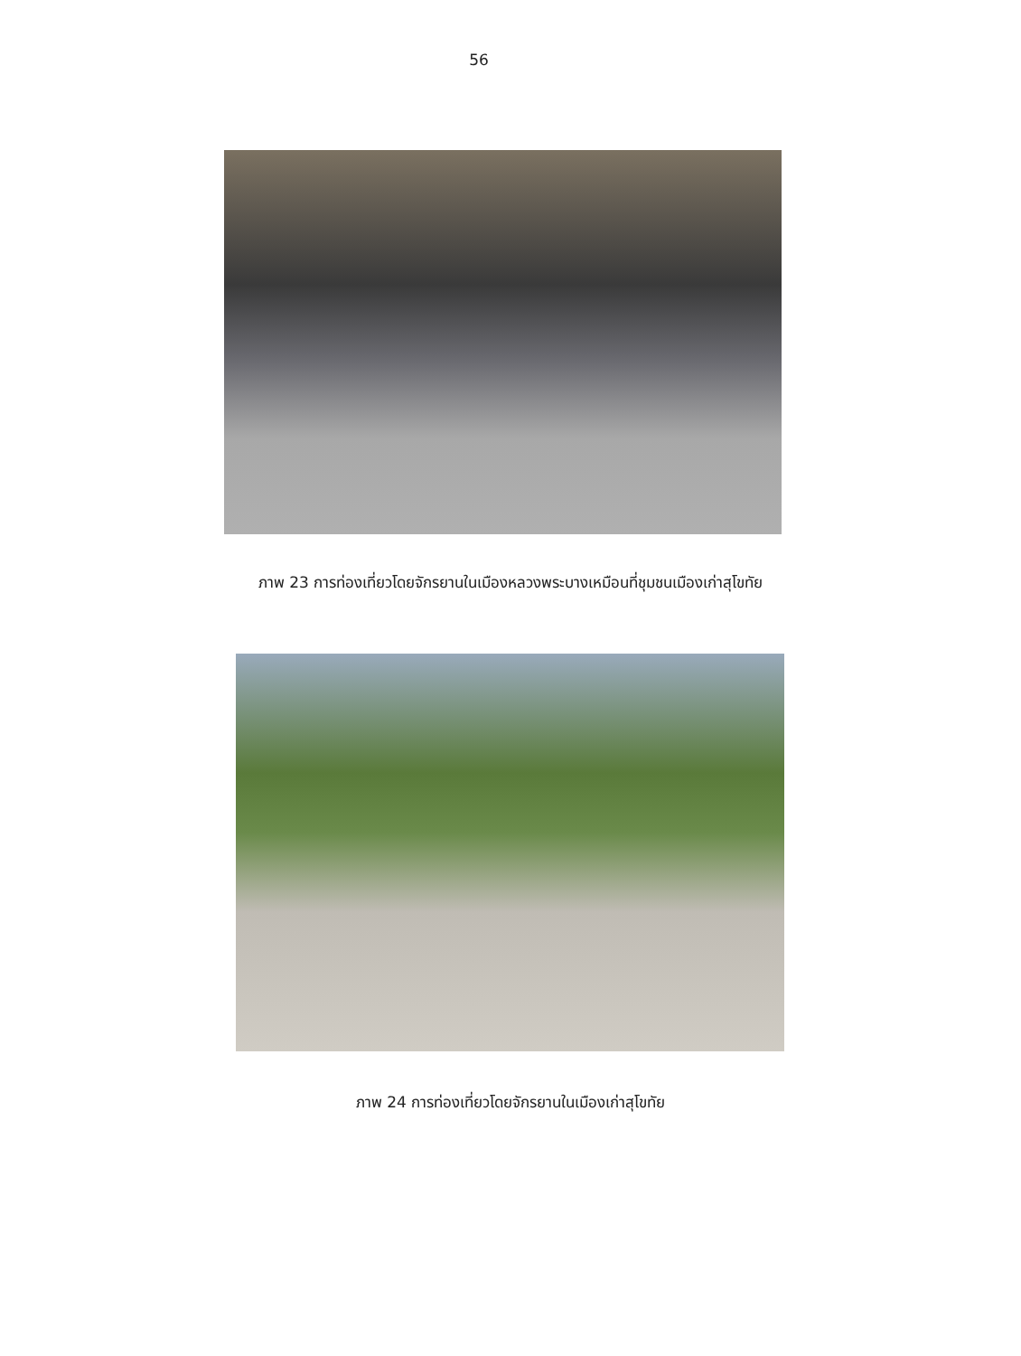56
ภาพ 23 การท่องเที่ยวโดยจักรยานในเมืองหลวงพระบางเหมือนที่ชุมชนเมืองเก่าสุโขทัย
ภาพ 24 การท่องเที่ยวโดยจักรยานในเมืองเก่าสุโขทัย